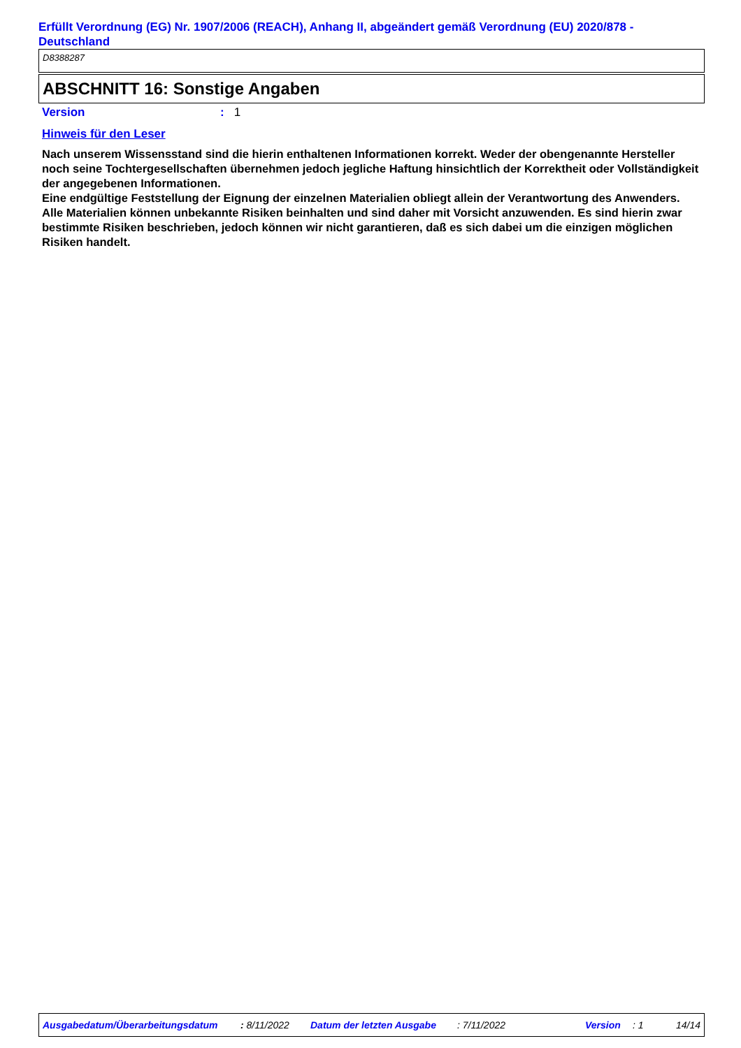Erfüllt Verordnung (EG) Nr. 1907/2006 (REACH), Anhang II, abgeändert gemäß Verordnung (EU) 2020/878 - Deutschland
D8388287
ABSCHNITT 16: Sonstige Angaben
Version: 1
Hinweis für den Leser
Nach unserem Wissensstand sind die hierin enthaltenen Informationen korrekt. Weder der obengenannte Hersteller noch seine Tochtergesellschaften übernehmen jedoch jegliche Haftung hinsichtlich der Korrektheit oder Vollständigkeit der angegebenen Informationen.
Eine endgültige Feststellung der Eignung der einzelnen Materialien obliegt allein der Verantwortung des Anwenders. Alle Materialien können unbekannte Risiken beinhalten und sind daher mit Vorsicht anzuwenden. Es sind hierin zwar bestimmte Risiken beschrieben, jedoch können wir nicht garantieren, daß es sich dabei um die einzigen möglichen Risiken handelt.
Ausgabedatum/Überarbeitungsdatum : 8/11/2022 Datum der letzten Ausgabe : 7/11/2022 Version : 1 14/14